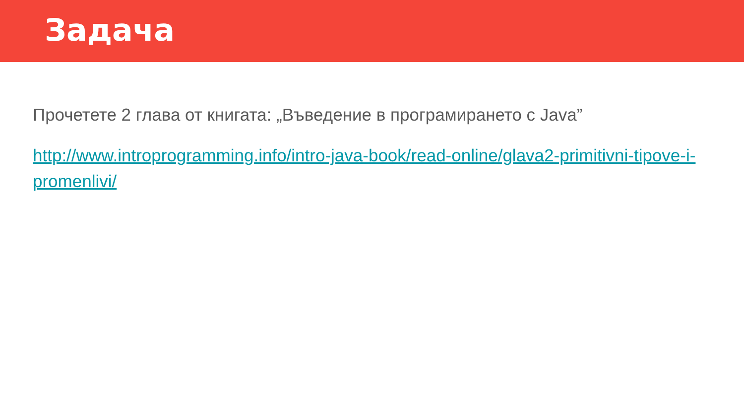Задача
Прочетете 2 глава от книгата: „Въведение в програмирането с Java”
http://www.introprogramming.info/intro-java-book/read-online/glava2-primitivni-tipove-i-promenlivi/